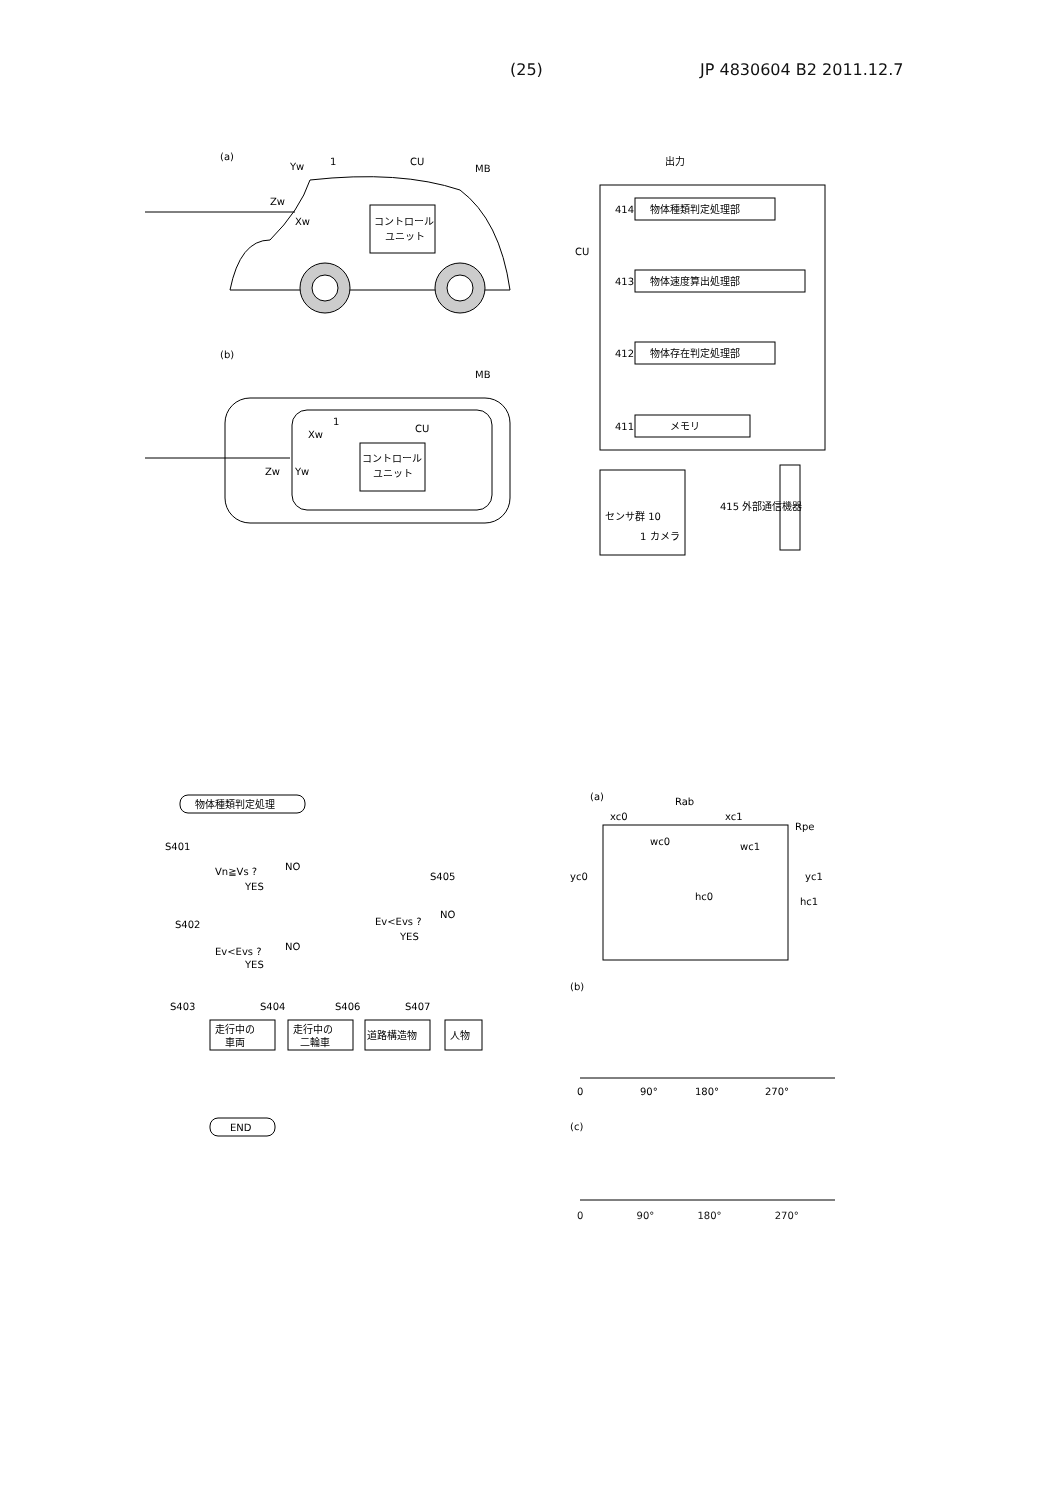(25) JP 4830604 B2 2011.12.7
(a)
Yw
1
CU
MB
Zw
Xw
コントロール
ユニット
(b)
MB
Xw
1
CU
Zw
Yw
コントロール
ユニット
出力
CU
物体種類判定処理部
414
物体速度算出処理部
413
物体存在判定処理部
412
メモリ
411
センサ群 10
1 カメラ
415 外部通信機器
物体種類判定処理
S401
Vn≧Vs ?
NO
YES
S405
Ev<Evs ?
NO
YES
S402
Ev<Evs ?
NO
YES
S403
S404
S406
S407
走行中の
車両
走行中の
二輪車
道路構造物
人物
END
(a)
Rab
xc0
xc1
Rpe
wc0
wc1
yc0
yc1
hc0
hc1
(b)
0
90°
180°
270°
(c)
0 90° 180° 270°